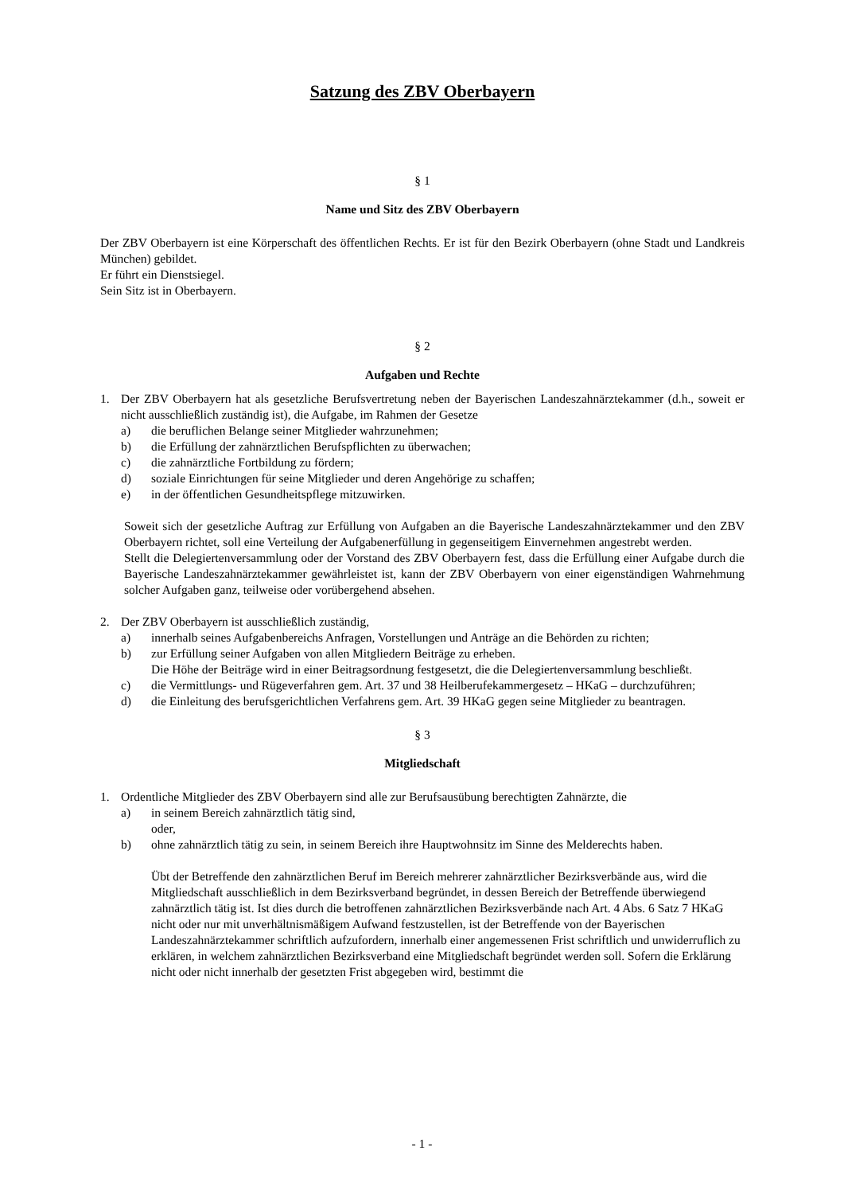Satzung des ZBV Oberbayern
§ 1
Name und Sitz des ZBV Oberbayern
Der ZBV Oberbayern ist eine Körperschaft des öffentlichen Rechts. Er ist für den Bezirk Oberbayern (ohne Stadt und Landkreis München) gebildet.
Er führt ein Dienstsiegel.
Sein Sitz ist in Oberbayern.
§ 2
Aufgaben und Rechte
1. Der ZBV Oberbayern hat als gesetzliche Berufsvertretung neben der Bayerischen Landeszahnärztekammer (d.h., soweit er nicht ausschließlich zuständig ist), die Aufgabe, im Rahmen der Gesetze
a) die beruflichen Belange seiner Mitglieder wahrzunehmen;
b) die Erfüllung der zahnärztlichen Berufspflichten zu überwachen;
c) die zahnärztliche Fortbildung zu fördern;
d) soziale Einrichtungen für seine Mitglieder und deren Angehörige zu schaffen;
e) in der öffentlichen Gesundheitspflege mitzuwirken.
Soweit sich der gesetzliche Auftrag zur Erfüllung von Aufgaben an die Bayerische Landeszahnärztekammer und den ZBV Oberbayern richtet, soll eine Verteilung der Aufgabenerfüllung in gegenseitigem Einvernehmen angestrebt werden.
Stellt die Delegiertenversammlung oder der Vorstand des ZBV Oberbayern fest, dass die Erfüllung einer Aufgabe durch die Bayerische Landeszahnärztekammer gewährleistet ist, kann der ZBV Oberbayern von einer eigenständigen Wahrnehmung solcher Aufgaben ganz, teilweise oder vorübergehend absehen.
2. Der ZBV Oberbayern ist ausschließlich zuständig,
a) innerhalb seines Aufgabenbereichs Anfragen, Vorstellungen und Anträge an die Behörden zu richten;
b) zur Erfüllung seiner Aufgaben von allen Mitgliedern Beiträge zu erheben.
Die Höhe der Beiträge wird in einer Beitragsordnung festgesetzt, die die Delegiertenversammlung beschließt.
c) die Vermittlungs- und Rügeverfahren gem. Art. 37 und 38 Heilberufekammergesetz – HKaG – durchzuführen;
d) die Einleitung des berufsgerichtlichen Verfahrens gem. Art. 39 HKaG gegen seine Mitglieder zu beantragen.
§ 3
Mitgliedschaft
1. Ordentliche Mitglieder des ZBV Oberbayern sind alle zur Berufsausübung berechtigten Zahnärzte, die
a) in seinem Bereich zahnärztlich tätig sind,
oder,
b) ohne zahnärztlich tätig zu sein, in seinem Bereich ihre Hauptwohnsitz im Sinne des Melderechts haben.
Übt der Betreffende den zahnärztlichen Beruf im Bereich mehrerer zahnärztlicher Bezirksverbände aus, wird die Mitgliedschaft ausschließlich in dem Bezirksverband begründet, in dessen Bereich der Betreffende überwiegend zahnärztlich tätig ist. Ist dies durch die betroffenen zahnärztlichen Bezirksverbände nach Art. 4 Abs. 6 Satz 7 HKaG nicht oder nur mit unverhältnismäßigem Aufwand festzustellen, ist der Betreffende von der Bayerischen Landeszahnärztekammer schriftlich aufzufordern, innerhalb einer angemessenen Frist schriftlich und unwiderruflich zu erklären, in welchem zahnärztlichen Bezirksverband eine Mitgliedschaft begründet werden soll. Sofern die Erklärung nicht oder nicht innerhalb der gesetzten Frist abgegeben wird, bestimmt die
- 1 -